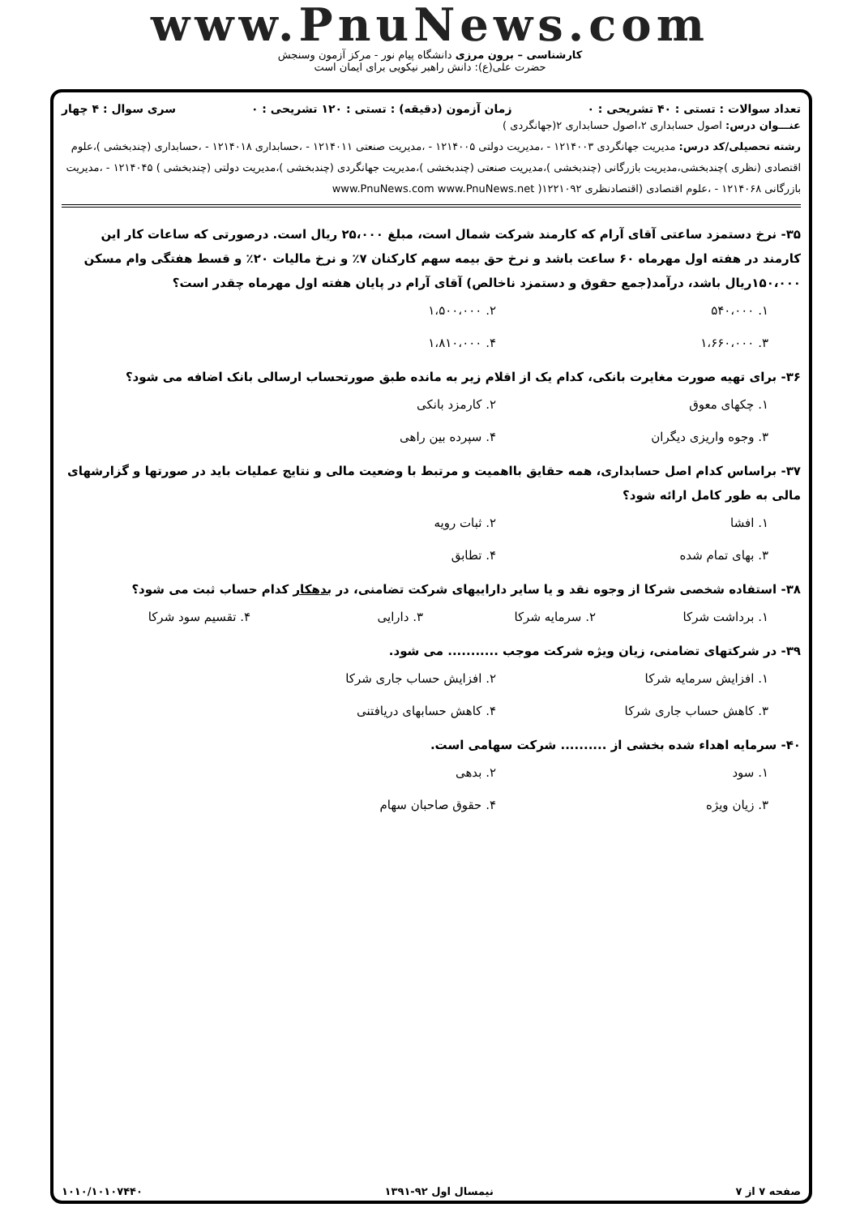www.PnuNews.com
کارشناسی – برون مرزی دانشگاه پیام نور - مرکز آزمون وسنجش
حضرت علی(ع): دانش راهبر نیکویی برای ایمان است
تعداد سوالات : تستی : ۴۰ تشریحی : ۰ زمان آزمون (دقیقه) : تستی : ۱۲۰ تشریحی : ۰ سری سوال : ۴ چهار
عنـــوان درس: اصول حسابداری ۲،اصول حسابداری ۲(جهانگردی )
رشته تحصیلی/کد درس: مدیریت جهانگردی ۱۲۱۴۰۰۳ - ،مدیریت دولتی ۱۲۱۴۰۰۵ - ،مدیریت صنعتی ۱۲۱۴۰۱۱ - ،حسابداری ۱۲۱۴۰۱۸ - ،حسابداری (چندبخشی )،علوم اقتصادی (نظری )چندبخشی،مدیریت بازرگانی (چندبخشی )،مدیریت صنعتی (چندبخشی )،مدیریت جهانگردی (چندبخشی )،مدیریت دولتی (چندبخشی ) ۱۲۱۴۰۴۵ - ،مدیریت بازرگانی ۱۲۱۴۰۶۸ - ،علوم اقتصادی (اقتصادنظری ۱۲۲۱۰۹۲( www.PnuNews.com www.PnuNews.net
۳۵- نرخ دستمزد ساعتی آقای آرام که کارمند شرکت شمال است، مبلغ ۲۵،۰۰۰ ریال است. درصورتی که ساعات کار این کارمند در هفته اول مهرماه ۶۰ ساعت باشد و نرخ حق بیمه سهم کارکنان ۷٪ و نرخ مالیات ۲۰٪ و قسط هفتگی وام مسکن ۱۵۰،۰۰۰ریال باشد، درآمد(جمع حقوق و دستمزد ناخالص) آقای آرام در پایان هفته اول مهرماه چقدر است؟
۱. ۵۴۰،۰۰۰ ۲. ۱،۵۰۰،۰۰۰ ۳. ۱،۶۶۰،۰۰۰ ۴. ۱،۸۱۰،۰۰۰
۳۶- برای تهیه صورت مغایرت بانکی، کدام یک از اقلام زیر به مانده طبق صورتحساب ارسالی بانک اضافه می شود؟
۱. چکهای معوق ۲. کارمزد بانکی ۳. وجوه واریزی دیگران ۴. سپرده بین راهی
۳۷- براساس کدام اصل حسابداری، همه حقایق بااهمیت و مرتبط با وضعیت مالی و نتایج عملیات باید در صورتها و گزارشهای مالی به طور کامل ارائه شود؟
۱. افشا ۲. ثبات رویه ۳. بهای تمام شده ۴. تطابق
۳۸- استفاده شخصی شرکا از وجوه نقد و یا سایر داراییهای شرکت تضامنی، در بدهکار کدام حساب ثبت می شود؟
۱. برداشت شرکا ۲. سرمایه شرکا ۳. دارایی ۴. تقسیم سود شرکا
۳۹- در شرکتهای تضامنی، زیان ویژه شرکت موجب ........... می شود.
۱. افزایش سرمایه شرکا ۲. افزایش حساب جاری شرکا ۳. کاهش حساب جاری شرکا ۴. کاهش حسابهای دریافتنی
۴۰- سرمایه اهداء شده بخشی از .......... شرکت سهامی است.
۱. سود ۲. بدهی ۳. زیان ویژه ۴. حقوق صاحبان سهام
صفحه ۷ از ۷ نیمسال اول ۹۲-۱۳۹۱ ۱۰۱۰/۱۰۱۰۷۴۴۰